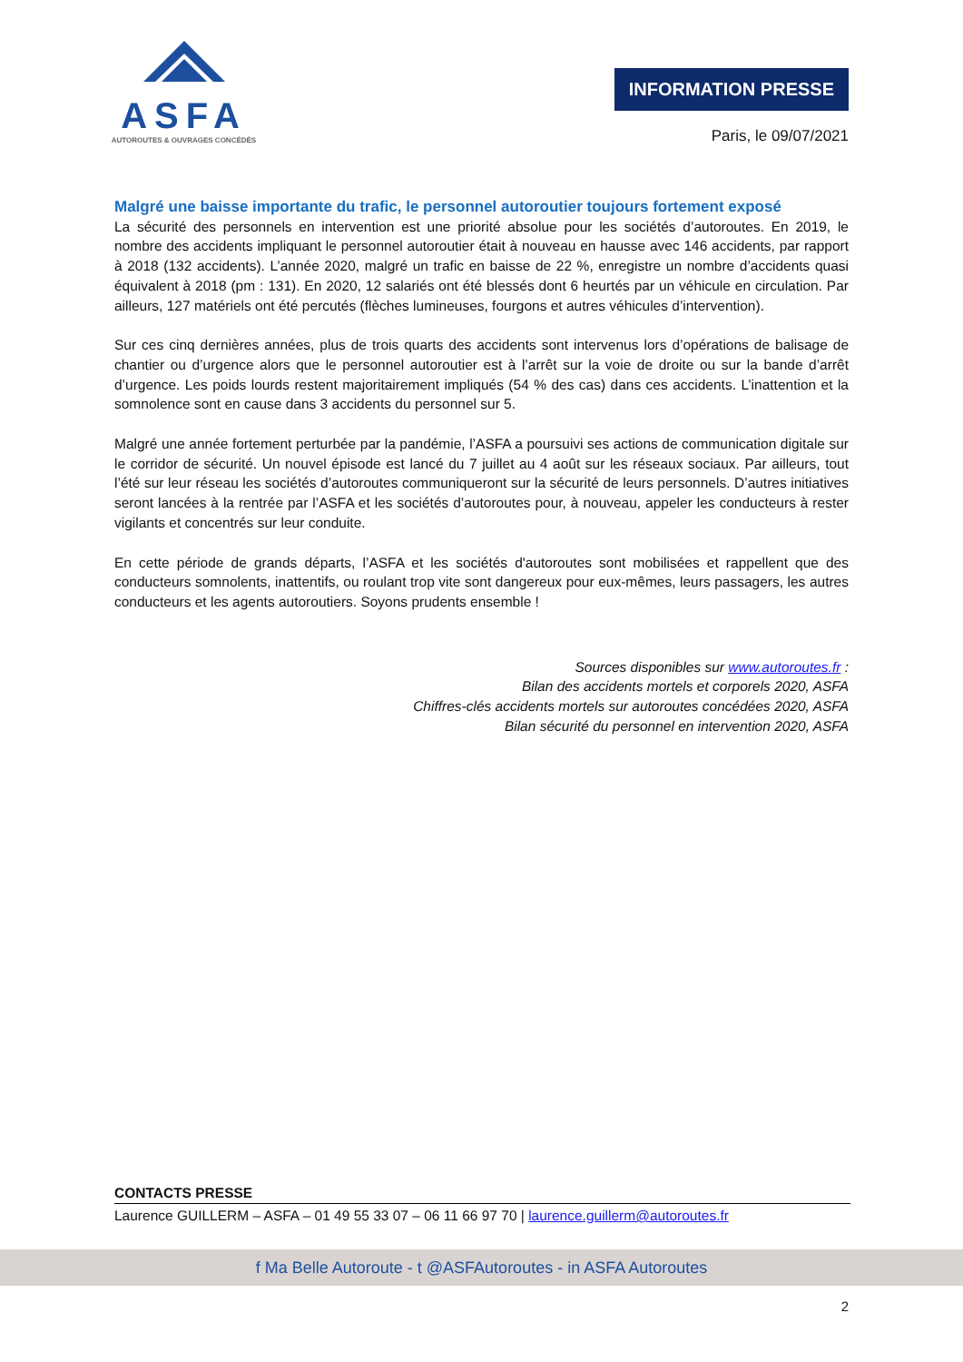ASFA
AUTOROUTES & OUVRAGES CONCÉDÉS
INFORMATION PRESSE
Paris, le 09/07/2021
Malgré une baisse importante du trafic, le personnel autoroutier toujours fortement exposé
La sécurité des personnels en intervention est une priorité absolue pour les sociétés d’autoroutes. En 2019, le nombre des accidents impliquant le personnel autoroutier était à nouveau en hausse avec 146 accidents, par rapport à 2018 (132 accidents). L’année 2020, malgré un trafic en baisse de 22 %, enregistre un nombre d’accidents quasi équivalent à 2018 (pm : 131). En 2020, 12 salariés ont été blessés dont 6 heurtés par un véhicule en circulation. Par ailleurs, 127 matériels ont été percutés (flèches lumineuses, fourgons et autres véhicules d’intervention).
Sur ces cinq dernières années, plus de trois quarts des accidents sont intervenus lors d’opérations de balisage de chantier ou d’urgence alors que le personnel autoroutier est à l’arrêt sur la voie de droite ou sur la bande d’arrêt d’urgence. Les poids lourds restent majoritairement impliqués (54 % des cas) dans ces accidents. L’inattention et la somnolence sont en cause dans 3 accidents du personnel sur 5.
Malgré une année fortement perturbée par la pandémie, l’ASFA a poursuivi ses actions de communication digitale sur le corridor de sécurité. Un nouvel épisode est lancé du 7 juillet au 4 août sur les réseaux sociaux. Par ailleurs, tout l’été sur leur réseau les sociétés d’autoroutes communiqueront sur la sécurité de leurs personnels. D’autres initiatives seront lancées à la rentrée par l’ASFA et les sociétés d’autoroutes pour, à nouveau, appeler les conducteurs à rester vigilants et concentrés sur leur conduite.
En cette période de grands départs, l’ASFA et les sociétés d'autoroutes sont mobilisées et rappellent que des conducteurs somnolents, inattentifs, ou roulant trop vite sont dangereux pour eux-mêmes, leurs passagers, les autres conducteurs et les agents autoroutiers. Soyons prudents ensemble !
Sources disponibles sur www.autoroutes.fr :
Bilan des accidents mortels et corporels 2020, ASFA
Chiffres-clés accidents mortels sur autoroutes concédées 2020, ASFA
Bilan sécurité du personnel en intervention 2020, ASFA
CONTACTS PRESSE
Laurence GUILLERM – ASFA – 01 49 55 33 07 – 06 11 66 97 70 | laurence.guillerm@autoroutes.fr
f Ma Belle Autoroute - t @ASFAutoroutes - in ASFA Autoroutes
2